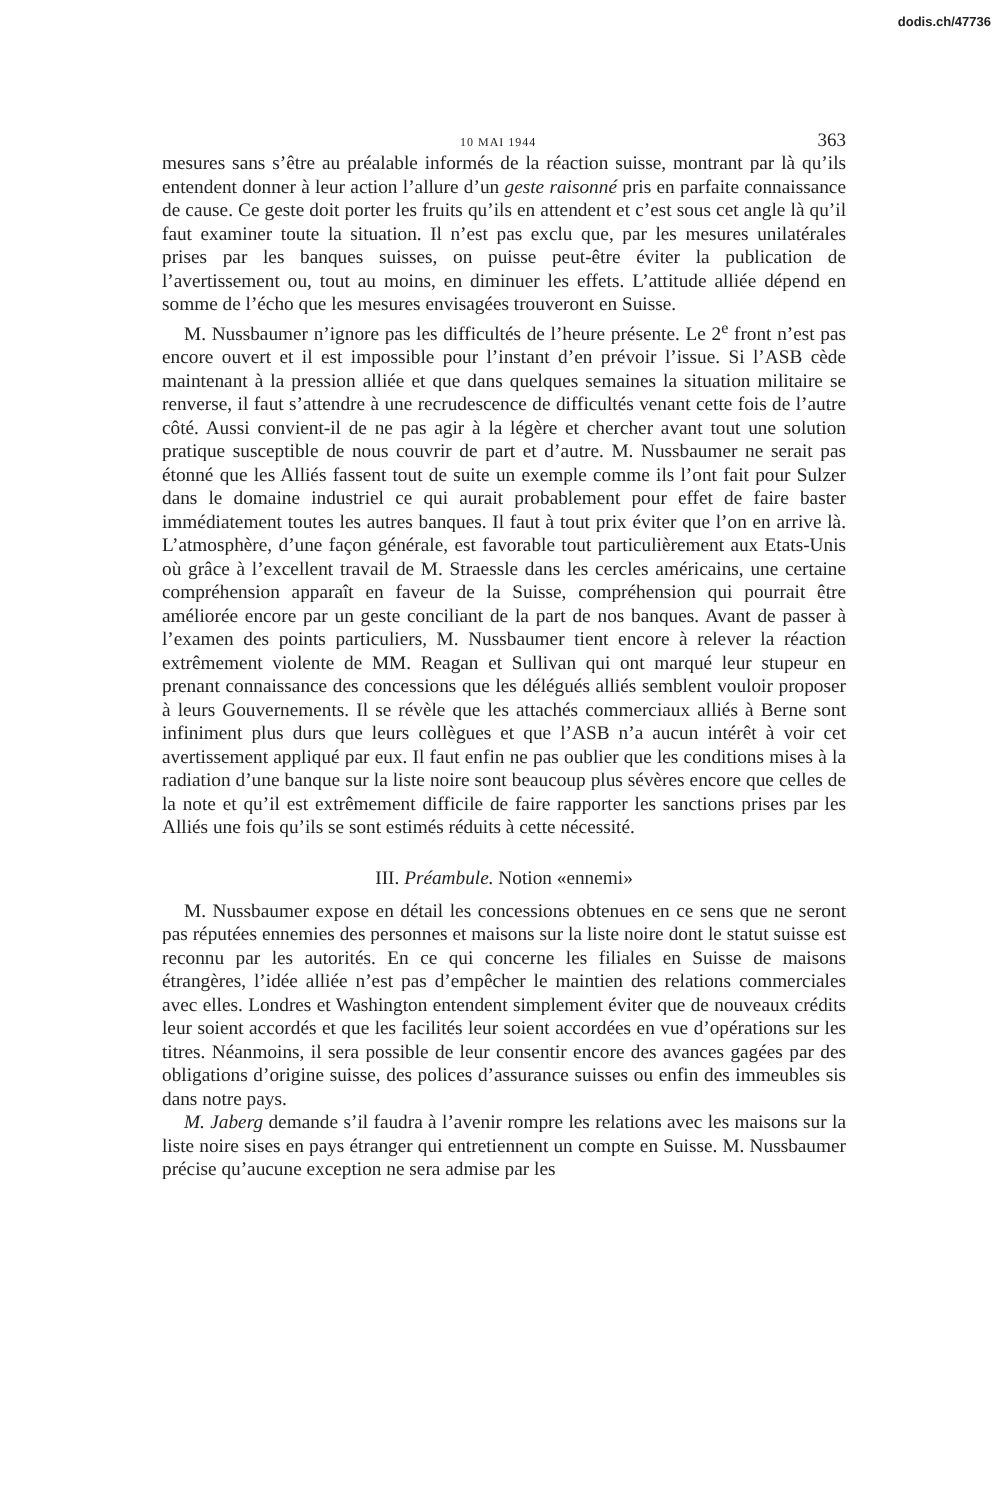dodis.ch/47736
10 MAI 1944 363
mesures sans s’être au préalable informés de la réaction suisse, montrant par là qu’ils entendent donner à leur action l’allure d’un geste raisonné pris en parfaite connaissance de cause. Ce geste doit porter les fruits qu’ils en attendent et c’est sous cet angle là qu’il faut examiner toute la situation. Il n’est pas exclu que, par les mesures unilatérales prises par les banques suisses, on puisse peut-être éviter la publication de l’avertissement ou, tout au moins, en diminuer les effets. L’attitude alliée dépend en somme de l’écho que les mesures envisagées trouveront en Suisse.
M. Nussbaumer n’ignore pas les difficultés de l’heure présente. Le 2<sup>e</sup> front n’est pas encore ouvert et il est impossible pour l’instant d’en prévoir l’issue. Si l’ASB cède maintenant à la pression alliée et que dans quelques semaines la situation militaire se renverse, il faut s’attendre à une recrudescence de difficultés venant cette fois de l’autre côté. Aussi convient-il de ne pas agir à la légère et chercher avant tout une solution pratique susceptible de nous couvrir de part et d’autre. M. Nussbaumer ne serait pas étonné que les Alliés fassent tout de suite un exemple comme ils l’ont fait pour Sulzer dans le domaine industriel ce qui aurait probablement pour effet de faire baster immédiatement toutes les autres banques. Il faut à tout prix éviter que l’on en arrive là. L’atmosphère, d’une façon générale, est favorable tout particulièrement aux Etats-Unis où grâce à l’excellent travail de M. Straessle dans les cercles américains, une certaine compréhension apparaît en faveur de la Suisse, compréhension qui pourrait être améliorée encore par un geste conciliant de la part de nos banques. Avant de passer à l’examen des points particuliers, M. Nussbaumer tient encore à relever la réaction extrêmement violente de MM. Reagan et Sullivan qui ont marqué leur stupeur en prenant connaissance des concessions que les délégués alliés semblent vouloir proposer à leurs Gouvernements. Il se révèle que les attachés commerciaux alliés à Berne sont infiniment plus durs que leurs collègues et que l’ASB n’a aucun intérêt à voir cet avertissement appliqué par eux. Il faut enfin ne pas oublier que les conditions mises à la radiation d’une banque sur la liste noire sont beaucoup plus sévères encore que celles de la note et qu’il est extrêmement difficile de faire rapporter les sanctions prises par les Alliés une fois qu’ils se sont estimés réduits à cette nécessité.
III. Préambule. Notion «ennemi»
M. Nussbaumer expose en détail les concessions obtenues en ce sens que ne seront pas réputées ennemies des personnes et maisons sur la liste noire dont le statut suisse est reconnu par les autorités. En ce qui concerne les filiales en Suisse de maisons étrangères, l’idée alliée n’est pas d’empêcher le maintien des relations commerciales avec elles. Londres et Washington entendent simplement éviter que de nouveaux crédits leur soient accordés et que les facilités leur soient accordées en vue d’opérations sur les titres. Néanmoins, il sera possible de leur consentir encore des avances gagées par des obligations d’origine suisse, des polices d’assurance suisses ou enfin des immeubles sis dans notre pays.
M. Jaberg demande s’il faudra à l’avenir rompre les relations avec les maisons sur la liste noire sises en pays étranger qui entretiennent un compte en Suisse. M. Nussbaumer précise qu’aucune exception ne sera admise par les